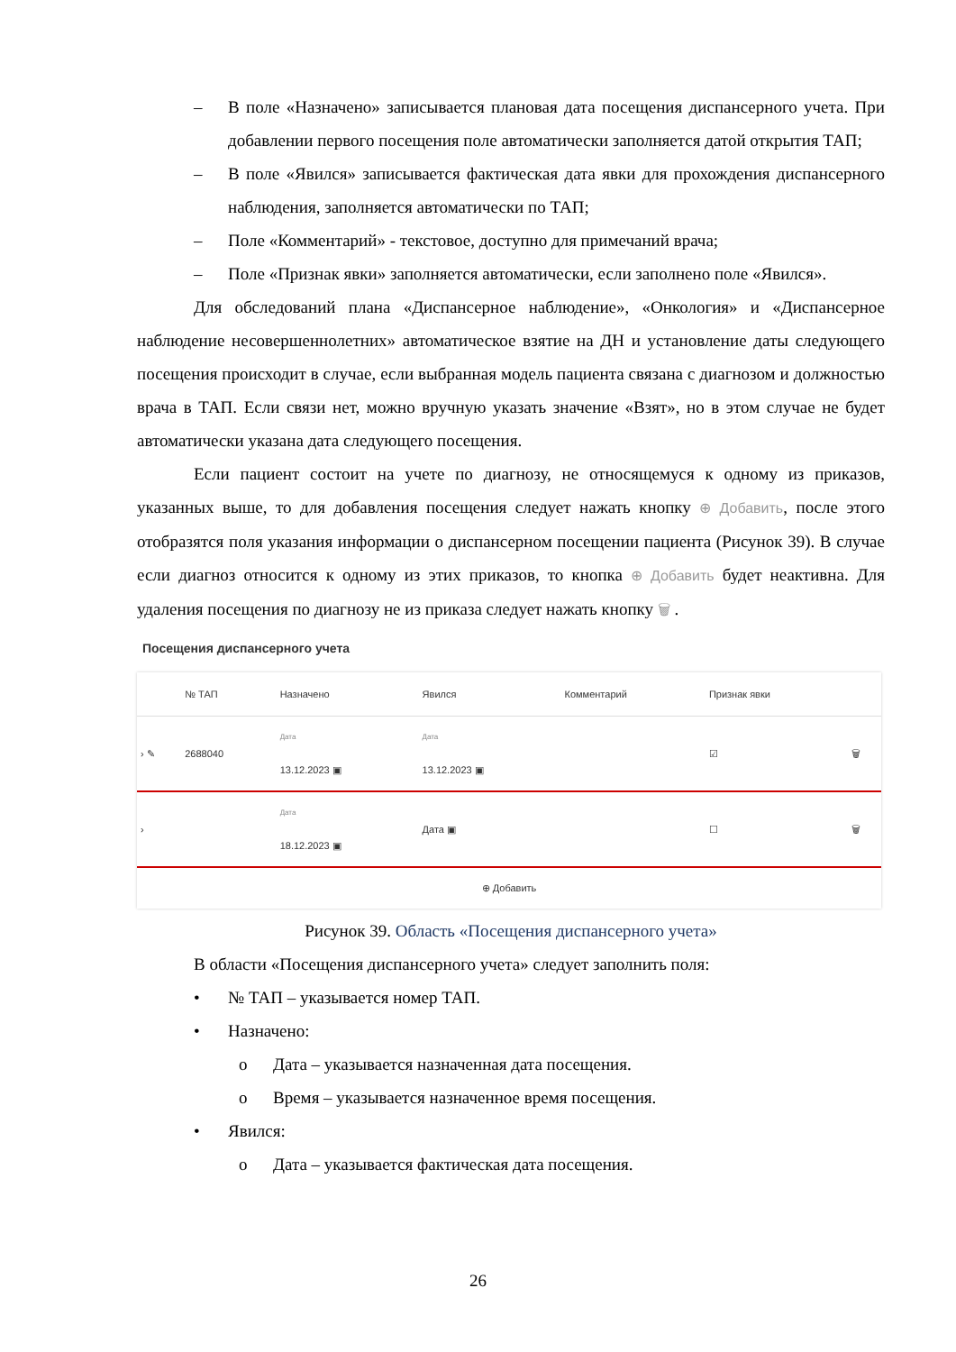– В поле «Назначено» записывается плановая дата посещения диспансерного учета. При добавлении первого посещения поле автоматически заполняется датой открытия ТАП;
– В поле «Явился» записывается фактическая дата явки для прохождения диспансерного наблюдения, заполняется автоматически по ТАП;
– Поле «Комментарий» - текстовое, доступно для примечаний врача;
– Поле «Признак явки» заполняется автоматически, если заполнено поле «Явился».
Для обследований плана «Диспансерное наблюдение», «Онкология» и «Диспансерное наблюдение несовершеннолетних» автоматическое взятие на ДН и установление даты следующего посещения происходит в случае, если выбранная модель пациента связана с диагнозом и должностью врача в ТАП. Если связи нет, можно вручную указать значение «Взят», но в этом случае не будет автоматически указана дата следующего посещения.
Если пациент состоит на учете по диагнозу, не относящемуся к одному из приказов, указанных выше, то для добавления посещения следует нажать кнопку ⊕ Добавить, после этого отобразятся поля указания информации о диспансерном посещении пациента (Рисунок 39). В случае если диагноз относится к одному из этих приказов, то кнопка ⊕ Добавить будет неактивна. Для удаления посещения по диагнозу не из приказа следует нажать кнопку 🗑 .
Посещения диспансерного учета
| | № ТАП | Назначено | Явился | Комментарий | Признак явки | |
| --- | --- | --- | --- | --- | --- | --- |
| › ✎ | 2688040 | Дата 13.12.2023 ▣ | Дата 13.12.2023 ▣ | | ☑ | 🗑 |
| › | | Дата 18.12.2023 ▣ | Дата ▣ | | ☐ | 🗑 |
| ⊕ Добавить | | | | | | |
Рисунок 39. Область «Посещения диспансерного учета»
В области «Посещения диспансерного учета» следует заполнить поля:
• № ТАП – указывается номер ТАП.
• Назначено:
o Дата – указывается назначенная дата посещения.
o Время – указывается назначенное время посещения.
• Явился:
o Дата – указывается фактическая дата посещения.
26